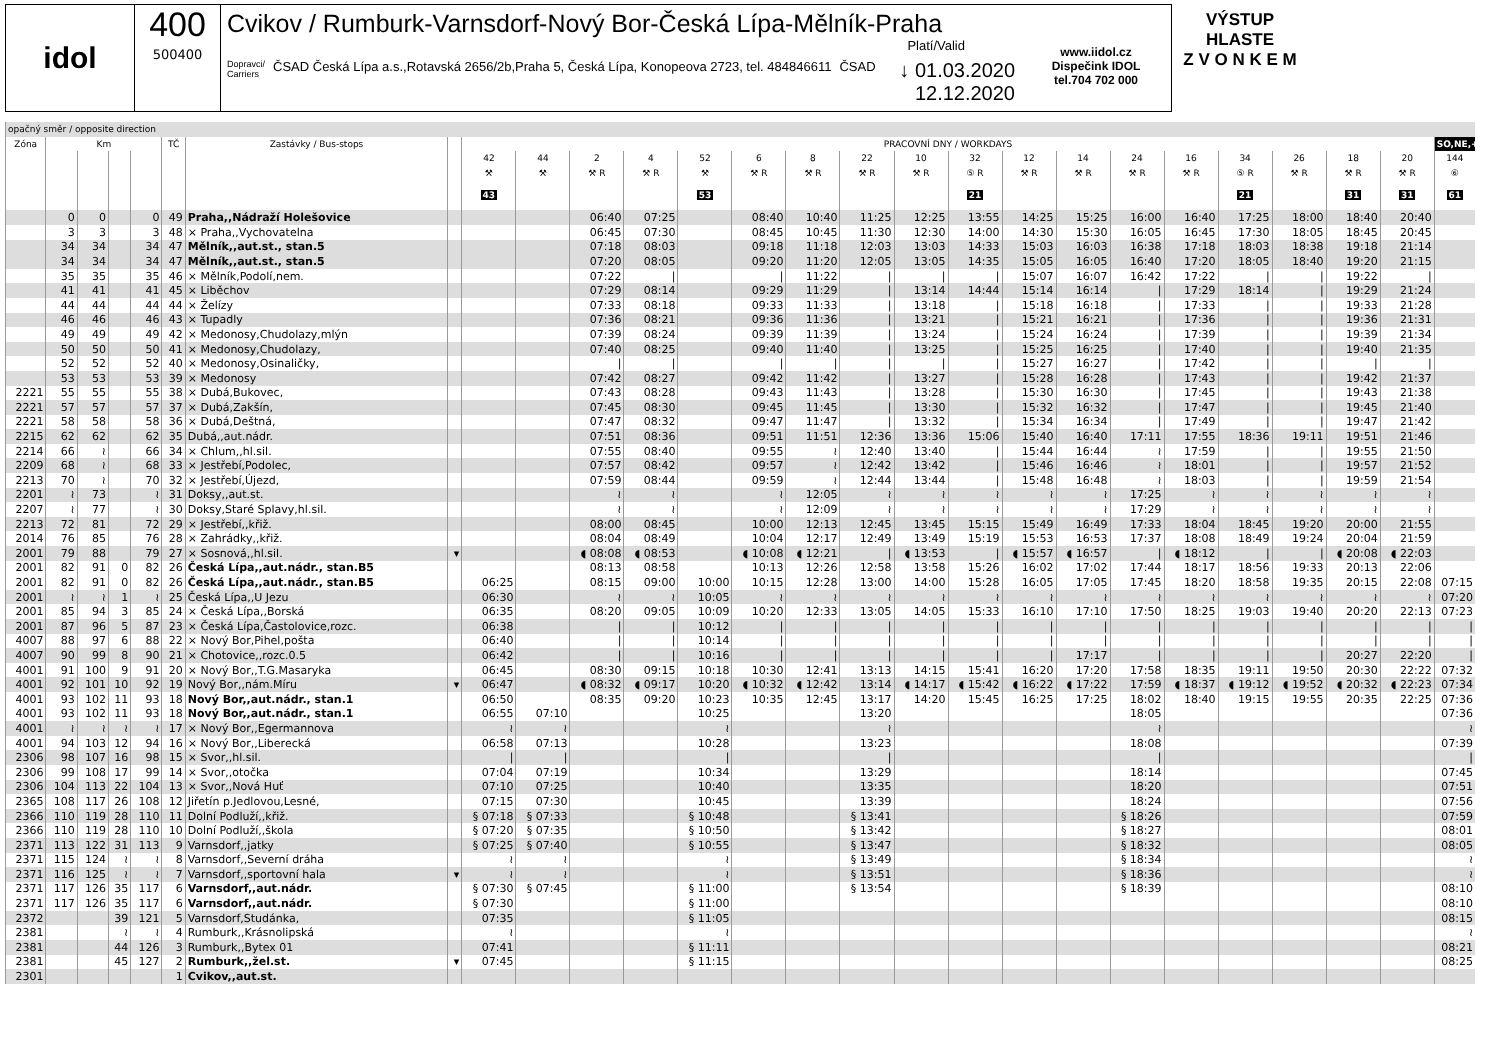idol 400
500400
Cvikov / Rumburk-Varnsdorf-Nový Bor-Česká Lípa-Mělník-Praha
Platí/Valid
Dopravci/
Carriers ČSAD Česká Lípa a.s.,Rotavská 2656/2b,Praha 5, Česká Lípa, Konopeova 2723, tel. 484846611 ČSAD ↓ 01.03.2020
12.12.2020
www.iidol.cz
Dispečink IDOL
tel.704 702 000
VÝSTUP HLASTE
Z V O N K E M
| opačný směr / opposite direction | | | | | | | | | | | | | | | | | | | | | | | | | | |
| Zóna | Km | | | | TČ | Zastávky / Bus-stops | | PRACOVNÍ DNY / WORKDAYS | | | | | | | | | | | | | | | | | | SO,NE,+ |
| | | | | | | | | 42 | 44 | 2 | 4 | 52 | 6 | 8 | 22 | 10 | 32 | 12 | 14 | 24 | 16 | 34 | 26 | 18 | 20 | 144 |
| | | | | | | | | ⚒ | ⚒ | ⚒ R | ⚒ R | ⚒ | ⚒ R | ⚒ R | ⚒ R | ⚒ R | ⑤ R | ⚒ R | ⚒ R | ⚒ R | ⚒ R | ⑤ R | ⚒ R | ⚒ R | ⚒ R | ⑥ |
| | | | | | | | | 43 | | | | 53 | | | | | 21 | | | | | 21 | | 31 | 31 | 61 |
| | 0 | 0 | | 0 | 49 | Praha,,Nádraží Holešovice | | | | 06:40 | 07:25 | | 08:40 | 10:40 | 11:25 | 12:25 | 13:55 | 14:25 | 15:25 | 16:00 | 16:40 | 17:25 | 18:00 | 18:40 | 20:40 | |
| | 3 | 3 | | 3 | 48 | × Praha,,Vychovatelna | | | | 06:45 | 07:30 | | 08:45 | 10:45 | 11:30 | 12:30 | 14:00 | 14:30 | 15:30 | 16:05 | 16:45 | 17:30 | 18:05 | 18:45 | 20:45 | |
| | 34 | 34 | | 34 | 47 | Mělník,,aut.st., stan.5 | | | | 07:18 | 08:03 | | 09:18 | 11:18 | 12:03 | 13:03 | 14:33 | 15:03 | 16:03 | 16:38 | 17:18 | 18:03 | 18:38 | 19:18 | 21:14 | |
| | 34 | 34 | | 34 | 47 | Mělník,,aut.st., stan.5 | | | | 07:20 | 08:05 | | 09:20 | 11:20 | 12:05 | 13:05 | 14:35 | 15:05 | 16:05 | 16:40 | 17:20 | 18:05 | 18:40 | 19:20 | 21:15 | |
| | 35 | 35 | | 35 | 46 | × Mělník,Podolí,nem. | | | | 07:22 | / | | / | 11:22 | / | / | / | 15:07 | 16:07 | 16:42 | 17:22 | / | / | 19:22 | / | |
| | 41 | 41 | | 41 | 45 | × Liběchov | | | | 07:29 | 08:14 | | 09:29 | 11:29 | / | 13:14 | 14:44 | 15:14 | 16:14 | / | 17:29 | 18:14 | / | 19:29 | 21:24 | |
| | 44 | 44 | | 44 | 44 | × Želízy | | | | 07:33 | 08:18 | | 09:33 | 11:33 | / | 13:18 | / | 15:18 | 16:18 | / | 17:33 | / | / | 19:33 | 21:28 | |
| | 46 | 46 | | 46 | 43 | × Tupadly | | | | 07:36 | 08:21 | | 09:36 | 11:36 | / | 13:21 | / | 15:21 | 16:21 | / | 17:36 | / | / | 19:36 | 21:31 | |
| | 49 | 49 | | 49 | 42 | × Medonosy,Chudolazy,mlýn | | | | 07:39 | 08:24 | | 09:39 | 11:39 | / | 13:24 | / | 15:24 | 16:24 | / | 17:39 | / | / | 19:39 | 21:34 | |
| | 50 | 50 | | 50 | 41 | × Medonosy,Chudolazy, | | | | 07:40 | 08:25 | | 09:40 | 11:40 | / | 13:25 | / | 15:25 | 16:25 | / | 17:40 | / | / | 19:40 | 21:35 | |
| | 52 | 52 | | 52 | 40 | × Medonosy,Osinaličky, | | | | / | / | | / | / | / | / | / | 15:27 | 16:27 | / | 17:42 | / | / | / | / | |
| | 53 | 53 | | 53 | 39 | × Medonosy | | | | 07:42 | 08:27 | | 09:42 | 11:42 | / | 13:27 | / | 15:28 | 16:28 | / | 17:43 | / | / | 19:42 | 21:37 | |
| 2221 | 55 | 55 | | 55 | 38 | × Dubá,Bukovec, | | | | 07:43 | 08:28 | | 09:43 | 11:43 | / | 13:28 | / | 15:30 | 16:30 | / | 17:45 | / | / | 19:43 | 21:38 | |
| 2221 | 57 | 57 | | 57 | 37 | × Dubá,Zakšín, | | | | 07:45 | 08:30 | | 09:45 | 11:45 | / | 13:30 | / | 15:32 | 16:32 | / | 17:47 | / | / | 19:45 | 21:40 | |
| 2221 | 58 | 58 | | 58 | 36 | × Dubá,Deštná, | | | | 07:47 | 08:32 | | 09:47 | 11:47 | / | 13:32 | / | 15:34 | 16:34 | / | 17:49 | / | / | 19:47 | 21:42 | |
| 2215 | 62 | 62 | | 62 | 35 | Dubá,,aut.nádr. | | | | 07:51 | 08:36 | | 09:51 | 11:51 | 12:36 | 13:36 | 15:06 | 15:40 | 16:40 | 17:11 | 17:55 | 18:36 | 19:11 | 19:51 | 21:46 | |
| 2214 | 66 | ≀ | | 66 | 34 | × Chlum,,hl.sil. | | | | 07:55 | 08:40 | | 09:55 | ≀ | 12:40 | 13:40 | / | 15:44 | 16:44 | ≀ | 17:59 | / | / | 19:55 | 21:50 | |
| 2209 | 68 | ≀ | | 68 | 33 | × Jestřebí,Podolec, | | | | 07:57 | 08:42 | | 09:57 | ≀ | 12:42 | 13:42 | / | 15:46 | 16:46 | ≀ | 18:01 | / | / | 19:57 | 21:52 | |
| 2213 | 70 | ≀ | | 70 | 32 | × Jestřebí,Újezd, | | | | 07:59 | 08:44 | | 09:59 | ≀ | 12:44 | 13:44 | / | 15:48 | 16:48 | ≀ | 18:03 | / | / | 19:59 | 21:54 | |
| 2201 | ≀ | 73 | | ≀ | 31 | Doksy,,aut.st. | | | | ≀ | ≀ | | ≀ | 12:05 | ≀ | ≀ | ≀ | ≀ | ≀ | 17:25 | ≀ | ≀ | ≀ | ≀ | ≀ | |
| 2207 | ≀ | 77 | | ≀ | 30 | Doksy,Staré Splavy,hl.sil. | | | | ≀ | ≀ | | ≀ | 12:09 | ≀ | ≀ | ≀ | ≀ | ≀ | 17:29 | ≀ | ≀ | ≀ | ≀ | ≀ | |
| 2213 | 72 | 81 | | 72 | 29 | × Jestřebí,,křiž. | | | | 08:00 | 08:45 | | 10:00 | 12:13 | 12:45 | 13:45 | 15:15 | 15:49 | 16:49 | 17:33 | 18:04 | 18:45 | 19:20 | 20:00 | 21:55 | |
| 2014 | 76 | 85 | | 76 | 28 | × Zahrádky,,křiž. | | | | 08:04 | 08:49 | | 10:04 | 12:17 | 12:49 | 13:49 | 15:19 | 15:53 | 16:53 | 17:37 | 18:08 | 18:49 | 19:24 | 20:04 | 21:59 | |
| 2001 | 79 | 88 | | 79 | 27 | × Sosnová,,hl.sil. | ▾ | | | ◖ 08:08 | ◖ 08:53 | | ◖ 10:08 | ◖ 12:21 | / | ◖ 13:53 | / | ◖ 15:57 | ◖ 16:57 | / | ◖ 18:12 | / | / | ◖ 20:08 | ◖ 22:03 | |
| 2001 | 82 | 91 | 0 | 82 | 26 | Česká Lípa,,aut.nádr., stan.B5 | | | | 08:13 | 08:58 | | 10:13 | 12:26 | 12:58 | 13:58 | 15:26 | 16:02 | 17:02 | 17:44 | 18:17 | 18:56 | 19:33 | 20:13 | 22:06 | |
| 2001 | 82 | 91 | 0 | 82 | 26 | Česká Lípa,,aut.nádr., stan.B5 | | 06:25 | | 08:15 | 09:00 | 10:00 | 10:15 | 12:28 | 13:00 | 14:00 | 15:28 | 16:05 | 17:05 | 17:45 | 18:20 | 18:58 | 19:35 | 20:15 | 22:08 | 07:15 |
| 2001 | ≀ | ≀ | 1 | ≀ | 25 | Česká Lípa,,U Jezu | | 06:30 | | ≀ | ≀ | 10:05 | ≀ | ≀ | ≀ | ≀ | ≀ | ≀ | ≀ | ≀ | ≀ | ≀ | ≀ | ≀ | ≀ | 07:20 |
| 2001 | 85 | 94 | 3 | 85 | 24 | × Česká Lípa,,Borská | | 06:35 | | 08:20 | 09:05 | 10:09 | 10:20 | 12:33 | 13:05 | 14:05 | 15:33 | 16:10 | 17:10 | 17:50 | 18:25 | 19:03 | 19:40 | 20:20 | 22:13 | 07:23 |
| 2001 | 87 | 96 | 5 | 87 | 23 | × Česká Lípa,Častolovice,rozc. | | 06:38 | | / | / | 10:12 | / | / | / | / | / | / | / | / | / | / | / | / | / | / |
| 4007 | 88 | 97 | 6 | 88 | 22 | × Nový Bor,Pihel,pošta | | 06:40 | | / | / | 10:14 | / | / | / | / | / | / | / | / | / | / | / | / | / | / |
| 4007 | 90 | 99 | 8 | 90 | 21 | × Chotovice,,rozc.0.5 | | 06:42 | | / | / | 10:16 | / | / | / | / | / | / | 17:17 | / | / | / | / | 20:27 | 22:20 | / |
| 4001 | 91 | 100 | 9 | 91 | 20 | × Nový Bor,,T.G.Masaryka | | 06:45 | | 08:30 | 09:15 | 10:18 | 10:30 | 12:41 | 13:13 | 14:15 | 15:41 | 16:20 | 17:20 | 17:58 | 18:35 | 19:11 | 19:50 | 20:30 | 22:22 | 07:32 |
| 4001 | 92 | 101 | 10 | 92 | 19 | Nový Bor,,nám.Míru | ▾ | 06:47 | | ◖ 08:32 | ◖ 09:17 | 10:20 | ◖ 10:32 | ◖ 12:42 | 13:14 | ◖ 14:17 | ◖ 15:42 | ◖ 16:22 | ◖ 17:22 | 17:59 | ◖ 18:37 | ◖ 19:12 | ◖ 19:52 | ◖ 20:32 | ◖ 22:23 | 07:34 |
| 4001 | 93 | 102 | 11 | 93 | 18 | Nový Bor,,aut.nádr., stan.1 | | 06:50 | | 08:35 | 09:20 | 10:23 | 10:35 | 12:45 | 13:17 | 14:20 | 15:45 | 16:25 | 17:25 | 18:02 | 18:40 | 19:15 | 19:55 | 20:35 | 22:25 | 07:36 |
| 4001 | 93 | 102 | 11 | 93 | 18 | Nový Bor,,aut.nádr., stan.1 | | 06:55 | 07:10 | | | 10:25 | | | 13:20 | | | | | 18:05 | | | | | | 07:36 |
| 4001 | ≀ | ≀ | ≀ | ≀ | 17 | × Nový Bor,,Egermannova | | ≀ | ≀ | | | ≀ | | | ≀ | | | | | ≀ | | | | | | ≀ |
| 4001 | 94 | 103 | 12 | 94 | 16 | × Nový Bor,,Liberecká | | 06:58 | 07:13 | | | 10:28 | | | 13:23 | | | | | 18:08 | | | | | | 07:39 |
| 2306 | 98 | 107 | 16 | 98 | 15 | × Svor,,hl.sil. | | / | / | | | / | | | / | | | | | / | | | | | | / |
| 2306 | 99 | 108 | 17 | 99 | 14 | × Svor,,otočka | | 07:04 | 07:19 | | | 10:34 | | | 13:29 | | | | | 18:14 | | | | | | 07:45 |
| 2306 | 104 | 113 | 22 | 104 | 13 | × Svor,,Nová Huť | | 07:10 | 07:25 | | | 10:40 | | | 13:35 | | | | | 18:20 | | | | | | 07:51 |
| 2365 | 108 | 117 | 26 | 108 | 12 | Jiřetín p.Jedlovou,Lesné, | | 07:15 | 07:30 | | | 10:45 | | | 13:39 | | | | | 18:24 | | | | | | 07:56 |
| 2366 | 110 | 119 | 28 | 110 | 11 | Dolní Podluží,,křiž. | | § 07:18 | § 07:33 | | | § 10:48 | | | § 13:41 | | | | | § 18:26 | | | | | | 07:59 |
| 2366 | 110 | 119 | 28 | 110 | 10 | Dolní Podluží,,škola | | § 07:20 | § 07:35 | | | § 10:50 | | | § 13:42 | | | | | § 18:27 | | | | | | 08:01 |
| 2371 | 113 | 122 | 31 | 113 | 9 | Varnsdorf,,jatky | | § 07:25 | § 07:40 | | | § 10:55 | | | § 13:47 | | | | | § 18:32 | | | | | | 08:05 |
| 2371 | 115 | 124 | ≀ | ≀ | 8 | Varnsdorf,,Severní dráha | | ≀ | ≀ | | | ≀ | | | § 13:49 | | | | | § 18:34 | | | | | | ≀ |
| 2371 | 116 | 125 | ≀ | ≀ | 7 | Varnsdorf,,sportovní hala | ▾ | ≀ | ≀ | | | ≀ | | | § 13:51 | | | | | § 18:36 | | | | | | ≀ |
| 2371 | 117 | 126 | 35 | 117 | 6 | Varnsdorf,,aut.nádr. | | § 07:30 | § 07:45 | | | § 11:00 | | | § 13:54 | | | | | § 18:39 | | | | | | 08:10 |
| 2371 | 117 | 126 | 35 | 117 | 6 | Varnsdorf,,aut.nádr. | | § 07:30 | | | | § 11:00 | | | | | | | | | | | | | | 08:10 |
| 2372 | | | 39 | 121 | 5 | Varnsdorf,Studánka, | | 07:35 | | | | § 11:05 | | | | | | | | | | | | | | 08:15 |
| 2381 | | | ≀ | ≀ | 4 | Rumburk,,Krásnolipská | | ≀ | | | | ≀ | | | | | | | | | | | | | | ≀ |
| 2381 | | | 44 | 126 | 3 | Rumburk,,Bytex 01 | | 07:41 | | | | § 11:11 | | | | | | | | | | | | | | 08:21 |
| 2381 | | | 45 | 127 | 2 | Rumburk,,žel.st. | ▾ | 07:45 | | | | § 11:15 | | | | | | | | | | | | | | 08:25 |
| 2301 | | | | | 1 | Cvikov,,aut.st. | | | | | | | | | | | | | | | | | | | | |